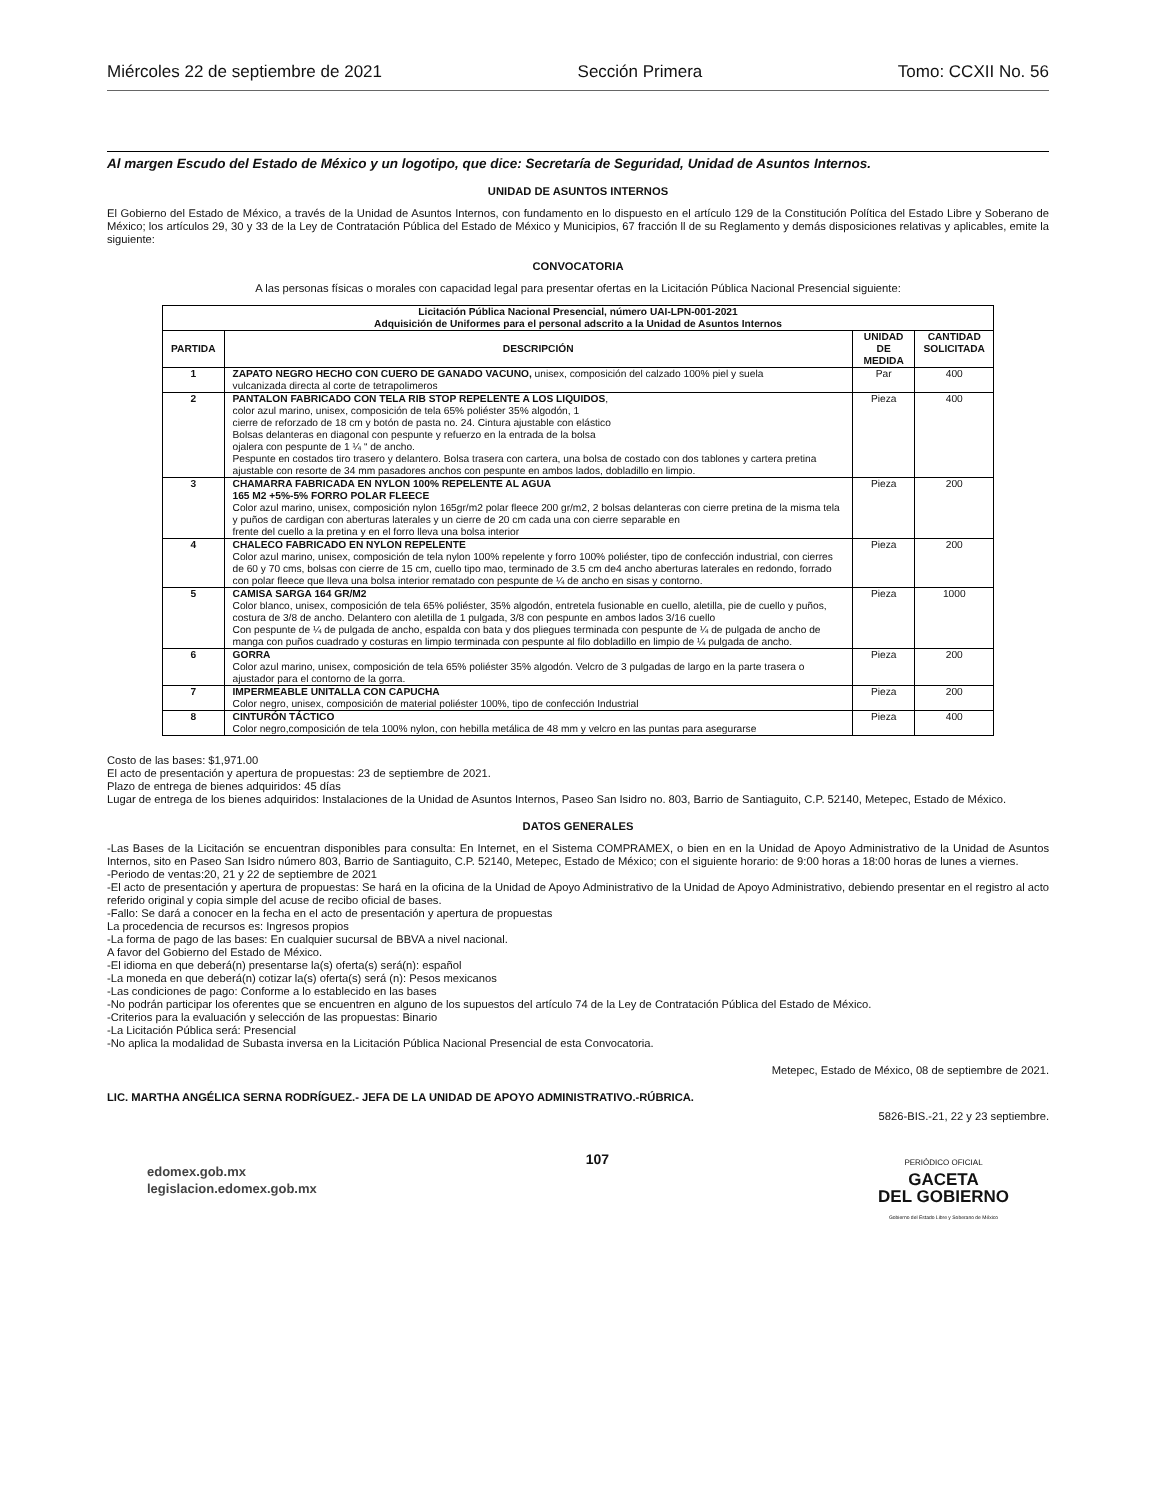Miércoles 22 de septiembre de 2021 Sección Primera Tomo: CCXII No. 56
Al margen Escudo del Estado de México y un logotipo, que dice: Secretaría de Seguridad, Unidad de Asuntos Internos.
UNIDAD DE ASUNTOS INTERNOS
El Gobierno del Estado de México, a través de la Unidad de Asuntos Internos, con fundamento en lo dispuesto en el artículo 129 de la Constitución Política del Estado Libre y Soberano de México; los artículos 29, 30 y 33 de la Ley de Contratación Pública del Estado de México y Municipios, 67 fracción ll de su Reglamento y demás disposiciones relativas y aplicables, emite la siguiente:
CONVOCATORIA
A las personas físicas o morales con capacidad legal para presentar ofertas en la Licitación Pública Nacional Presencial siguiente:
| Licitación Pública Nacional Presencial, número UAI-LPN-001-2021 Adquisición de Uniformes para el personal adscrito a la Unidad de Asuntos Internos | | | |
| --- | --- | --- | --- |
| PARTIDA | DESCRIPCIÓN | UNIDAD DE MEDIDA | CANTIDAD SOLICITADA |
| 1 | ZAPATO NEGRO HECHO CON CUERO DE GANADO VACUNO, unisex, composición del calzado 100% piel y suela vulcanizada directa al corte de tetrapolimeros | Par | 400 |
| 2 | PANTALON FABRICADO CON TELA RIB STOP REPELENTE A LOS LIQUIDOS , color azul marino, unisex, composición de tela 65% poliéster 35% algodón, 1 cierre de reforzado de 18 cm y botón de pasta no. 24. Cintura ajustable con elástico Bolsas delanteras en diagonal con pespunte y refuerzo en la entrada de la bolsa ojalera con pespunte de 1 ¼ “ de ancho. Pespunte en costados tiro trasero y delantero. Bolsa trasera con cartera, una bolsa de costado con dos tablones y cartera pretina ajustable con resorte de 34 mm pasadores anchos con pespunte en ambos lados, dobladillo en limpio. | Pieza | 400 |
| 3 | CHAMARRA FABRICADA EN NYLON 100% REPELENTE AL AGUA 165 M2 +5%-5% FORRO POLAR FLEECE Color azul marino, unisex, composición nylon 165gr/m2 polar fleece 200 gr/m2, 2 bolsas delanteras con cierre pretina de la misma tela y puños de cardigan con aberturas laterales y un cierre de 20 cm cada una con cierre separable en frente del cuello a la pretina y en el forro lleva una bolsa interior | Pieza | 200 |
| 4 | CHALECO FABRICADO EN NYLON REPELENTE Color azul marino, unisex, composición de tela nylon 100% repelente y forro 100% poliéster, tipo de confección industrial, con cierres de 60 y 70 cms, bolsas con cierre de 15 cm, cuello tipo mao, terminado de 3.5 cm de4 ancho aberturas laterales en redondo, forrado con polar fleece que lleva una bolsa interior rematado con pespunte de ¼ de ancho en sisas y contorno. | Pieza | 200 |
| 5 | CAMISA SARGA 164 GR/M2 Color blanco, unisex, composición de tela 65% poliéster, 35% algodón, entretela fusionable en cuello, aletilla, pie de cuello y puños, costura de 3/8 de ancho. Delantero con aletilla de 1 pulgada, 3/8 con pespunte en ambos lados 3/16 cuello Con pespunte de ¼ de pulgada de ancho, espalda con bata y dos pliegues terminada con pespunte de ¼ de pulgada de ancho de manga con puños cuadrado y costuras en limpio terminada con pespunte al filo dobladillo en limpio de ¼ pulgada de ancho. | Pieza | 1000 |
| 6 | GORRA Color azul marino, unisex, composición de tela 65% poliéster 35% algodón. Velcro de 3 pulgadas de largo en la parte trasera o ajustador para el contorno de la gorra. | Pieza | 200 |
| 7 | IMPERMEABLE UNITALLA CON CAPUCHA Color negro, unisex, composición de material poliéster 100%, tipo de confección Industrial | Pieza | 200 |
| 8 | CINTURÓN TÁCTICO Color negro,composición de tela 100% nylon, con hebilla metálica de 48 mm y velcro en las puntas para asegurarse | Pieza | 400 |
Costo de las bases: $1,971.00
El acto de presentación y apertura de propuestas: 23 de septiembre de 2021.
Plazo de entrega de bienes adquiridos: 45 días
Lugar de entrega de los bienes adquiridos: Instalaciones de la Unidad de Asuntos Internos, Paseo San Isidro no. 803, Barrio de Santiaguito, C.P. 52140, Metepec, Estado de México.
DATOS GENERALES
-Las Bases de la Licitación se encuentran disponibles para consulta: En Internet, en el Sistema COMPRAMEX, o bien en en la Unidad de Apoyo Administrativo de la Unidad de Asuntos Internos, sito en Paseo San Isidro número 803, Barrio de Santiaguito, C.P. 52140, Metepec, Estado de México; con el siguiente horario: de 9:00 horas a 18:00 horas de lunes a viernes.
-Periodo de ventas:20, 21 y 22 de septiembre de 2021
-El acto de presentación y apertura de propuestas: Se hará en la oficina de la Unidad de Apoyo Administrativo de la Unidad de Apoyo Administrativo, debiendo presentar en el registro al acto referido original y copia simple del acuse de recibo oficial de bases.
-Fallo: Se dará a conocer en la fecha en el acto de presentación y apertura de propuestas
La procedencia de recursos es: Ingresos propios
-La forma de pago de las bases: En cualquier sucursal de BBVA a nivel nacional.
A favor del Gobierno del Estado de México.
-El idioma en que deberá(n) presentarse la(s) oferta(s) será(n): español
-La moneda en que deberá(n) cotizar la(s) oferta(s) será (n): Pesos mexicanos
-Las condiciones de pago: Conforme a lo establecido en las bases
-No podrán participar los oferentes que se encuentren en alguno de los supuestos del artículo 74 de la Ley de Contratación Pública del Estado de México.
-Criterios para la evaluación y selección de las propuestas: Binario
-La Licitación Pública será: Presencial
-No aplica la modalidad de Subasta inversa en la Licitación Pública Nacional Presencial de esta Convocatoria.
Metepec, Estado de México, 08 de septiembre de 2021.
LIC. MARTHA ANGÉLICA SERNA RODRÍGUEZ.- JEFA DE LA UNIDAD DE APOYO ADMINISTRATIVO.-RÚBRICA.
5826-BIS.-21, 22 y 23 septiembre.
edomex.gob.mx
legislacion.edomex.gob.mx
107
PERIÓDICO OFICIAL
GACETA
DEL GOBIERNO
Gobierno del Estado Libre y Soberano de México